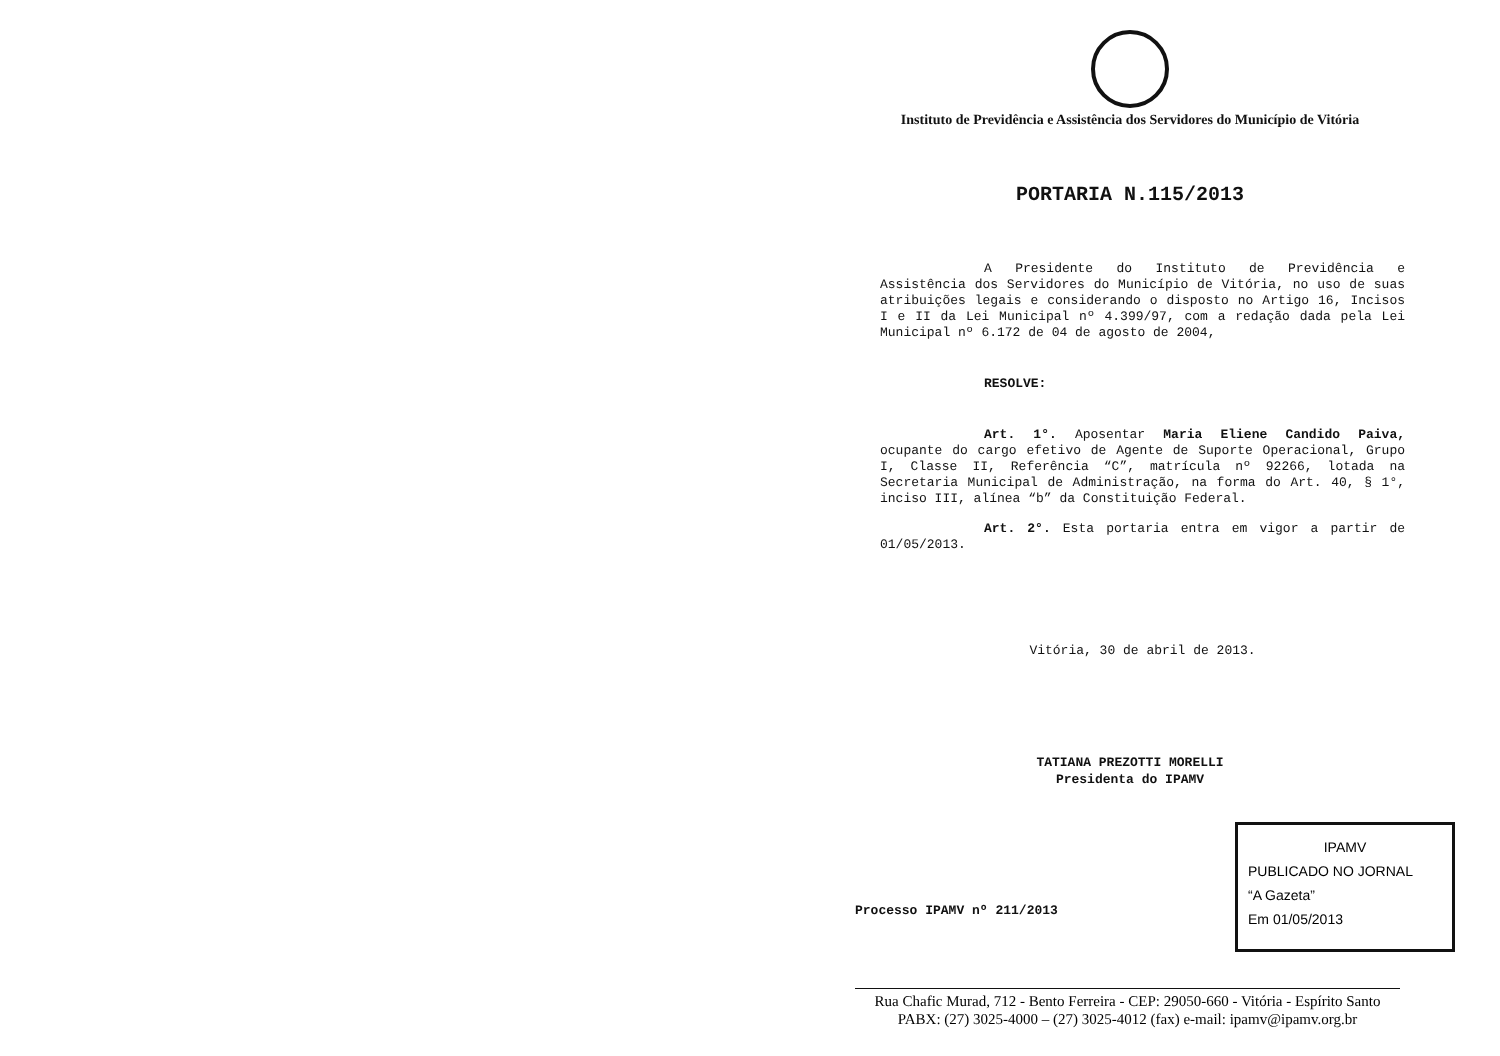Instituto de Previdência e Assistência dos Servidores do Município de Vitória
PORTARIA N.115/2013
A Presidente do Instituto de Previdência e Assistência dos Servidores do Município de Vitória, no uso de suas atribuições legais e considerando o disposto no Artigo 16, Incisos I e II da Lei Municipal nº 4.399/97, com a redação dada pela Lei Municipal nº 6.172 de 04 de agosto de 2004,
RESOLVE:
Art. 1°. Aposentar Maria Eliene Candido Paiva, ocupante do cargo efetivo de Agente de Suporte Operacional, Grupo I, Classe II, Referência “C”, matrícula nº 92266, lotada na Secretaria Municipal de Administração, na forma do Art. 40, § 1°, inciso III, alínea “b” da Constituição Federal.
Art. 2°. Esta portaria entra em vigor a partir de 01/05/2013.
Vitória, 30 de abril de 2013.
TATIANA PREZOTTI MORELLI
Presidenta do IPAMV
Processo IPAMV nº 211/2013
IPAMV
PUBLICADO NO JORNAL
“A Gazeta”
Em 01/05/2013
Rua Chafic Murad, 712 - Bento Ferreira - CEP: 29050-660 - Vitória - Espírito Santo
PABX: (27) 3025-4000 – (27) 3025-4012 (fax) e-mail: ipamv@ipamv.org.br